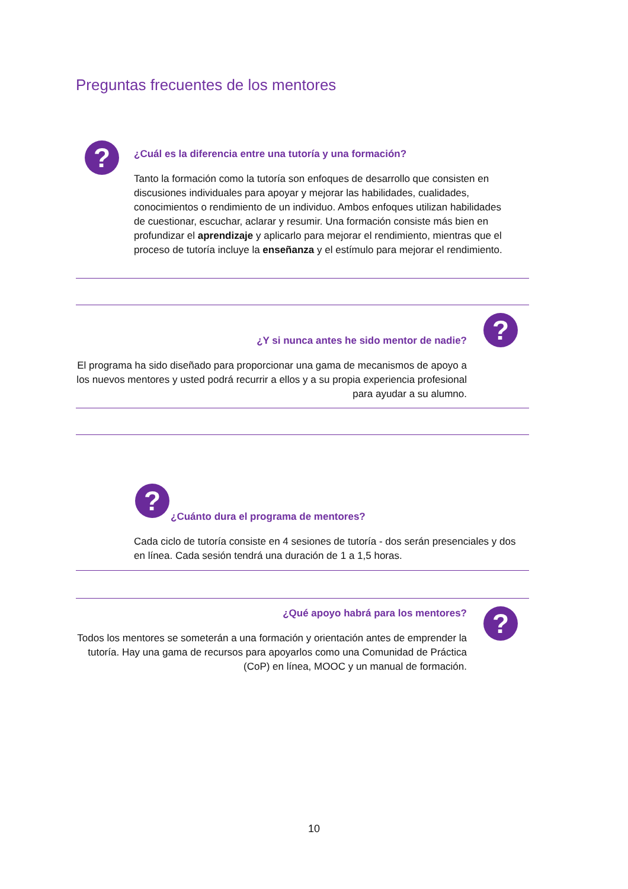Preguntas frecuentes de los mentores
?
¿Cuál es la diferencia entre una tutoría y una formación?
Tanto la formación como la tutoría son enfoques de desarrollo que consisten en discusiones individuales para apoyar y mejorar las habilidades, cualidades, conocimientos o rendimiento de un individuo. Ambos enfoques utilizan habilidades de cuestionar, escuchar, aclarar y resumir. Una formación consiste más bien en profundizar el aprendizaje y aplicarlo para mejorar el rendimiento, mientras que el proceso de tutoría incluye la enseñanza y el estímulo para mejorar el rendimiento.
?
¿Y si nunca antes he sido mentor de nadie?
El programa ha sido diseñado para proporcionar una gama de mecanismos de apoyo a los nuevos mentores y usted podrá recurrir a ellos y a su propia experiencia profesional para ayudar a su alumno.
?
¿Cuánto dura el programa de mentores?
Cada ciclo de tutoría consiste en 4 sesiones de tutoría - dos serán presenciales y dos en línea. Cada sesión tendrá una duración de 1 a 1,5 horas.
?
¿Qué apoyo habrá para los mentores?
Todos los mentores se someterán a una formación y orientación antes de emprender la tutoría. Hay una gama de recursos para apoyarlos como una Comunidad de Práctica (CoP) en línea, MOOC y un manual de formación.
10